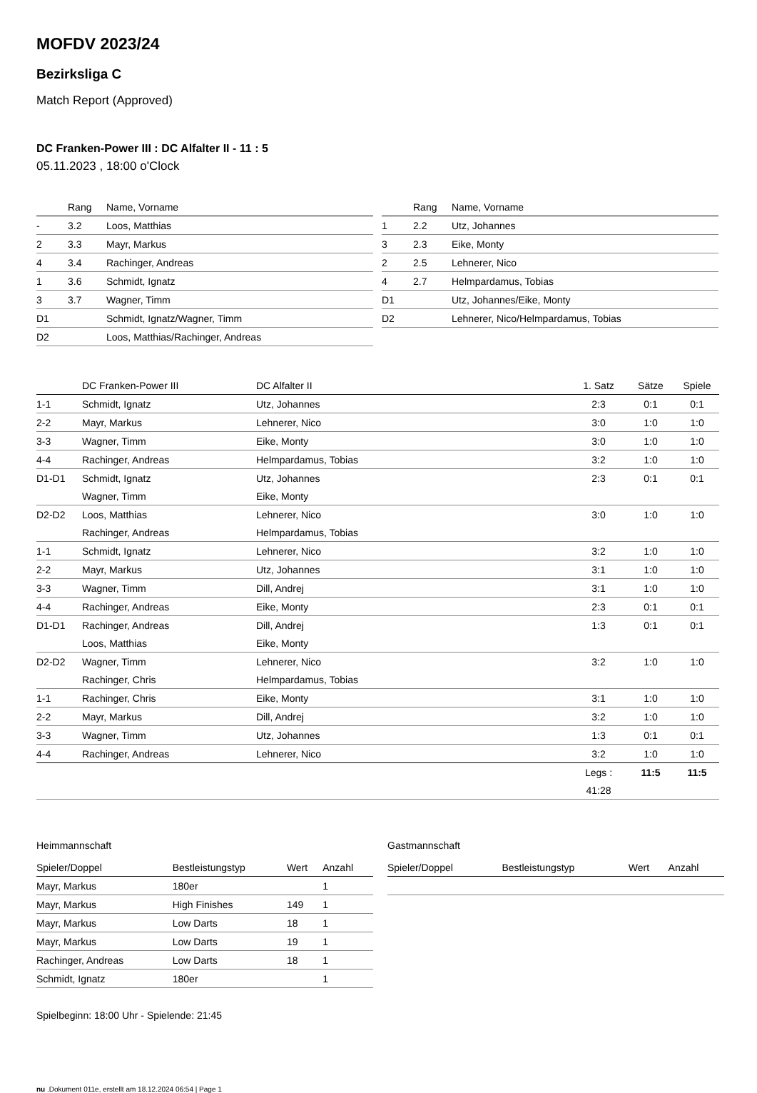MOFDV 2023/24
Bezirksliga C
Match Report (Approved)
DC Franken-Power III : DC Alfalter II - 11 : 5
05.11.2023 , 18:00 o'Clock
| | Rang | Name, Vorname |
| --- | --- | --- |
| - | 3.2 | Loos, Matthias |
| 2 | 3.3 | Mayr, Markus |
| 4 | 3.4 | Rachinger, Andreas |
| 1 | 3.6 | Schmidt, Ignatz |
| 3 | 3.7 | Wagner, Timm |
| D1 | | Schmidt, Ignatz/Wagner, Timm |
| D2 | | Loos, Matthias/Rachinger, Andreas |
| | Rang | Name, Vorname |
| --- | --- | --- |
| 1 | 2.2 | Utz, Johannes |
| 3 | 2.3 | Eike, Monty |
| 2 | 2.5 | Lehnerer, Nico |
| 4 | 2.7 | Helmpardamus, Tobias |
| D1 | | Utz, Johannes/Eike, Monty |
| D2 | | Lehnerer, Nico/Helmpardamus, Tobias |
| | DC Franken-Power III | DC Alfalter II | 1. Satz | Sätze | Spiele |
| --- | --- | --- | --- | --- | --- |
| 1-1 | Schmidt, Ignatz | Utz, Johannes | 2:3 | 0:1 | 0:1 |
| 2-2 | Mayr, Markus | Lehnerer, Nico | 3:0 | 1:0 | 1:0 |
| 3-3 | Wagner, Timm | Eike, Monty | 3:0 | 1:0 | 1:0 |
| 4-4 | Rachinger, Andreas | Helmpardamus, Tobias | 3:2 | 1:0 | 1:0 |
| D1-D1 | Schmidt, Ignatz | Utz, Johannes | 2:3 | 0:1 | 0:1 |
| | Wagner, Timm | Eike, Monty | | | |
| D2-D2 | Loos, Matthias | Lehnerer, Nico | 3:0 | 1:0 | 1:0 |
| | Rachinger, Andreas | Helmpardamus, Tobias | | | |
| 1-1 | Schmidt, Ignatz | Lehnerer, Nico | 3:2 | 1:0 | 1:0 |
| 2-2 | Mayr, Markus | Utz, Johannes | 3:1 | 1:0 | 1:0 |
| 3-3 | Wagner, Timm | Dill, Andrej | 3:1 | 1:0 | 1:0 |
| 4-4 | Rachinger, Andreas | Eike, Monty | 2:3 | 0:1 | 0:1 |
| D1-D1 | Rachinger, Andreas | Dill, Andrej | 1:3 | 0:1 | 0:1 |
| | Loos, Matthias | Eike, Monty | | | |
| D2-D2 | Wagner, Timm | Lehnerer, Nico | 3:2 | 1:0 | 1:0 |
| | Rachinger, Chris | Helmpardamus, Tobias | | | |
| 1-1 | Rachinger, Chris | Eike, Monty | 3:1 | 1:0 | 1:0 |
| 2-2 | Mayr, Markus | Dill, Andrej | 3:2 | 1:0 | 1:0 |
| 3-3 | Wagner, Timm | Utz, Johannes | 1:3 | 0:1 | 0:1 |
| 4-4 | Rachinger, Andreas | Lehnerer, Nico | 3:2 | 1:0 | 1:0 |
| | | | Legs : | 11:5 | 11:5 |
| | | | 41:28 | | |
Heimmannschaft
| Spieler/Doppel | Bestleistungstyp | Wert | Anzahl |
| --- | --- | --- | --- |
| Mayr, Markus | 180er | | 1 |
| Mayr, Markus | High Finishes | 149 | 1 |
| Mayr, Markus | Low Darts | 18 | 1 |
| Mayr, Markus | Low Darts | 19 | 1 |
| Rachinger, Andreas | Low Darts | 18 | 1 |
| Schmidt, Ignatz | 180er | | 1 |
Gastmannschaft
| Spieler/Doppel | Bestleistungstyp | Wert | Anzahl |
| --- | --- | --- | --- |
Spielbeginn: 18:00 Uhr - Spielende: 21:45
nu .Dokument 011e, erstellt am 18.12.2024 06:54 | Page 1